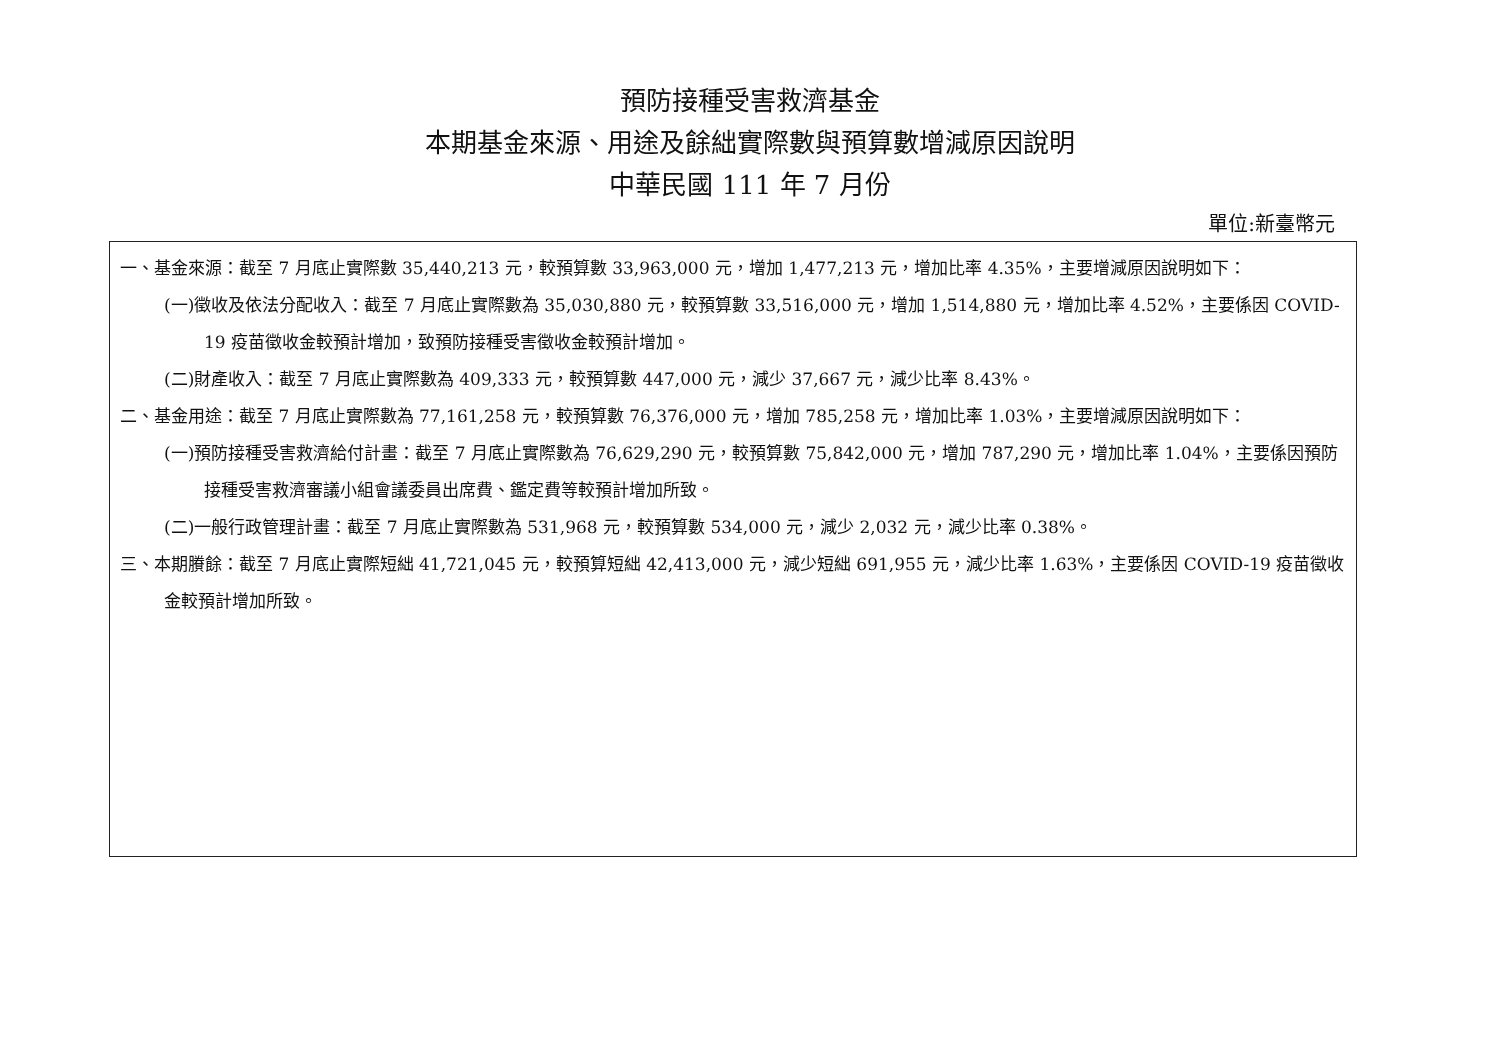預防接種受害救濟基金
本期基金來源、用途及餘絀實際數與預算數增減原因說明
中華民國 111 年 7 月份
單位:新臺幣元
一、基金來源：截至 7 月底止實際數 35,440,213 元，較預算數 33,963,000 元，增加 1,477,213 元，增加比率 4.35%，主要增減原因說明如下：
(一)徵收及依法分配收入：截至 7 月底止實際數為 35,030,880 元，較預算數 33,516,000 元，增加 1,514,880 元，增加比率 4.52%，主要係因 COVID-19 疫苗徵收金較預計增加，致預防接種受害徵收金較預計增加。
(二)財產收入：截至 7 月底止實際數為 409,333 元，較預算數 447,000 元，減少 37,667 元，減少比率 8.43%。
二、基金用途：截至 7 月底止實際數為 77,161,258 元，較預算數 76,376,000 元，增加 785,258 元，增加比率 1.03%，主要增減原因說明如下：
(一)預防接種受害救濟給付計畫：截至 7 月底止實際數為 76,629,290 元，較預算數 75,842,000 元，增加 787,290 元，增加比率 1.04%，主要係因預防接種受害救濟審議小組會議委員出席費、鑑定費等較預計增加所致。
(二)一般行政管理計畫：截至 7 月底止實際數為 531,968 元，較預算數 534,000 元，減少 2,032 元，減少比率 0.38%。
三、本期賸餘：截至 7 月底止實際短絀 41,721,045 元，較預算短絀 42,413,000 元，減少短絀 691,955 元，減少比率 1.63%，主要係因 COVID-19 疫苗徵收金較預計增加所致。